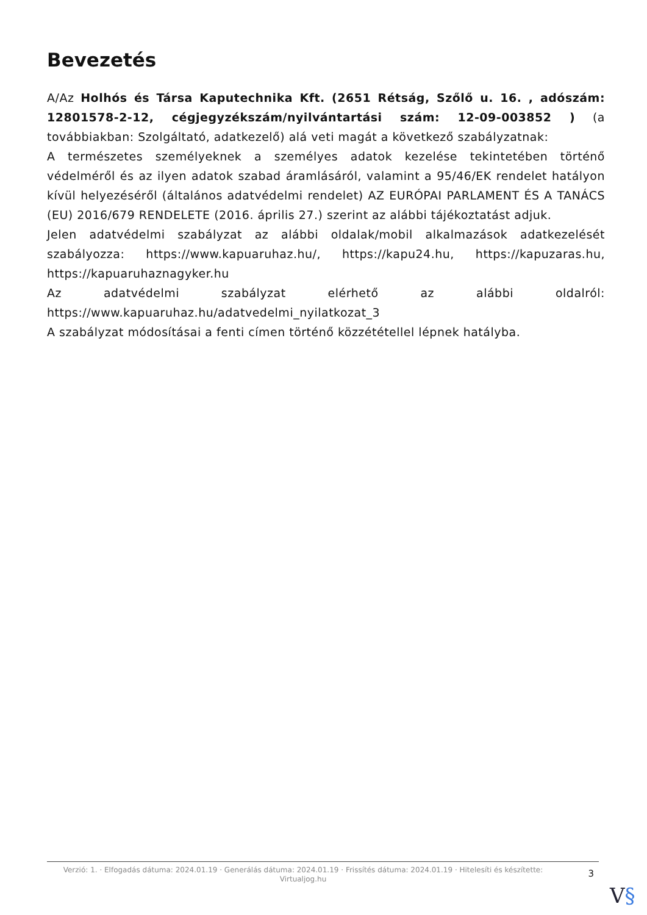Bevezetés
A/Az Holhós és Társa Kaputechnika Kft. (2651 Rétság, Szőlő u. 16. , adószám: 12801578-2-12, cégjegyzékszám/nyilvántartási szám: 12-09-003852 ) (a továbbiakban: Szolgáltató, adatkezelő) alá veti magát a következő szabályzatnak:
A természetes személyeknek a személyes adatok kezelése tekintetében történő védelméről és az ilyen adatok szabad áramlásáról, valamint a 95/46/EK rendelet hatályon kívül helyezéséről (általános adatvédelmi rendelet) AZ EURÓPAI PARLAMENT ÉS A TANÁCS (EU) 2016/679 RENDELETE (2016. április 27.) szerint az alábbi tájékoztatást adjuk.
Jelen adatvédelmi szabályzat az alábbi oldalak/mobil alkalmazások adatkezelését szabályozza: https://www.kapuaruhaz.hu/, https://kapu24.hu, https://kapuzaras.hu, https://kapuaruhaznagyker.hu
Az adatvédelmi szabályzat elérhető az alábbi oldalról: https://www.kapuaruhaz.hu/adatvedelmi_nyilatkozat_3
A szabályzat módosításai a fenti címen történő közzététellel lépnek hatályba.
Verzió: 1. · Elfogadás dátuma: 2024.01.19 · Generálás dátuma: 2024.01.19 · Frissítés dátuma: 2024.01.19 · Hitelesíti és készítette: Virtualjog.hu
3
V§